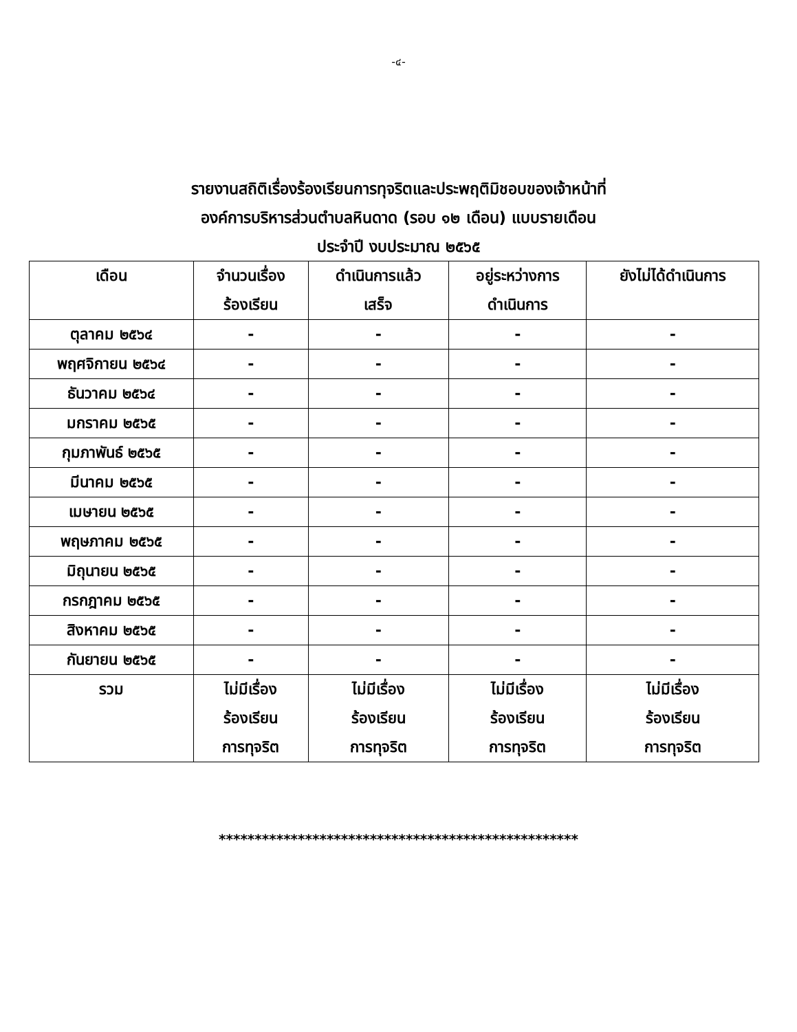-๔-
รายงานสถิติเรื่องร้องเรียนการทุจริตและประพฤติมิชอบของเจ้าหน้าที่
องค์การบริหารส่วนตำบลหินดาด (รอบ ๑๒ เดือน) แบบรายเดือน
ประจำปี งบประมาณ ๒๕๖๕
| เดือน | จำนวนเรื่อง ร้องเรียน | ดำเนินการแล้ว เสร็จ | อยู่ระหว่างการ ดำเนินการ | ยังไม่ได้ดำเนินการ |
| --- | --- | --- | --- | --- |
| ตุลาคม ๒๕๖๔ | - | - | - | - |
| พฤศจิกายน ๒๕๖๔ | - | - | - | - |
| ธันวาคม ๒๕๖๔ | - | - | - | - |
| มกราคม ๒๕๖๕ | - | - | - | - |
| กุมภาพันธ์ ๒๕๖๕ | - | - | - | - |
| มีนาคม ๒๕๖๕ | - | - | - | - |
| เมษายน ๒๕๖๕ | - | - | - | - |
| พฤษภาคม ๒๕๖๕ | - | - | - | - |
| มิถุนายน ๒๕๖๕ | - | - | - | - |
| กรกฎาคม ๒๕๖๕ | - | - | - | - |
| สิงหาคม ๒๕๖๕ | - | - | - | - |
| กันยายน ๒๕๖๕ | - | - | - | - |
| รวม | ไม่มีเรื่อง ร้องเรียน การทุจริต | ไม่มีเรื่อง ร้องเรียน การทุจริต | ไม่มีเรื่อง ร้องเรียน การทุจริต | ไม่มีเรื่อง ร้องเรียน การทุจริต |
**************************************************